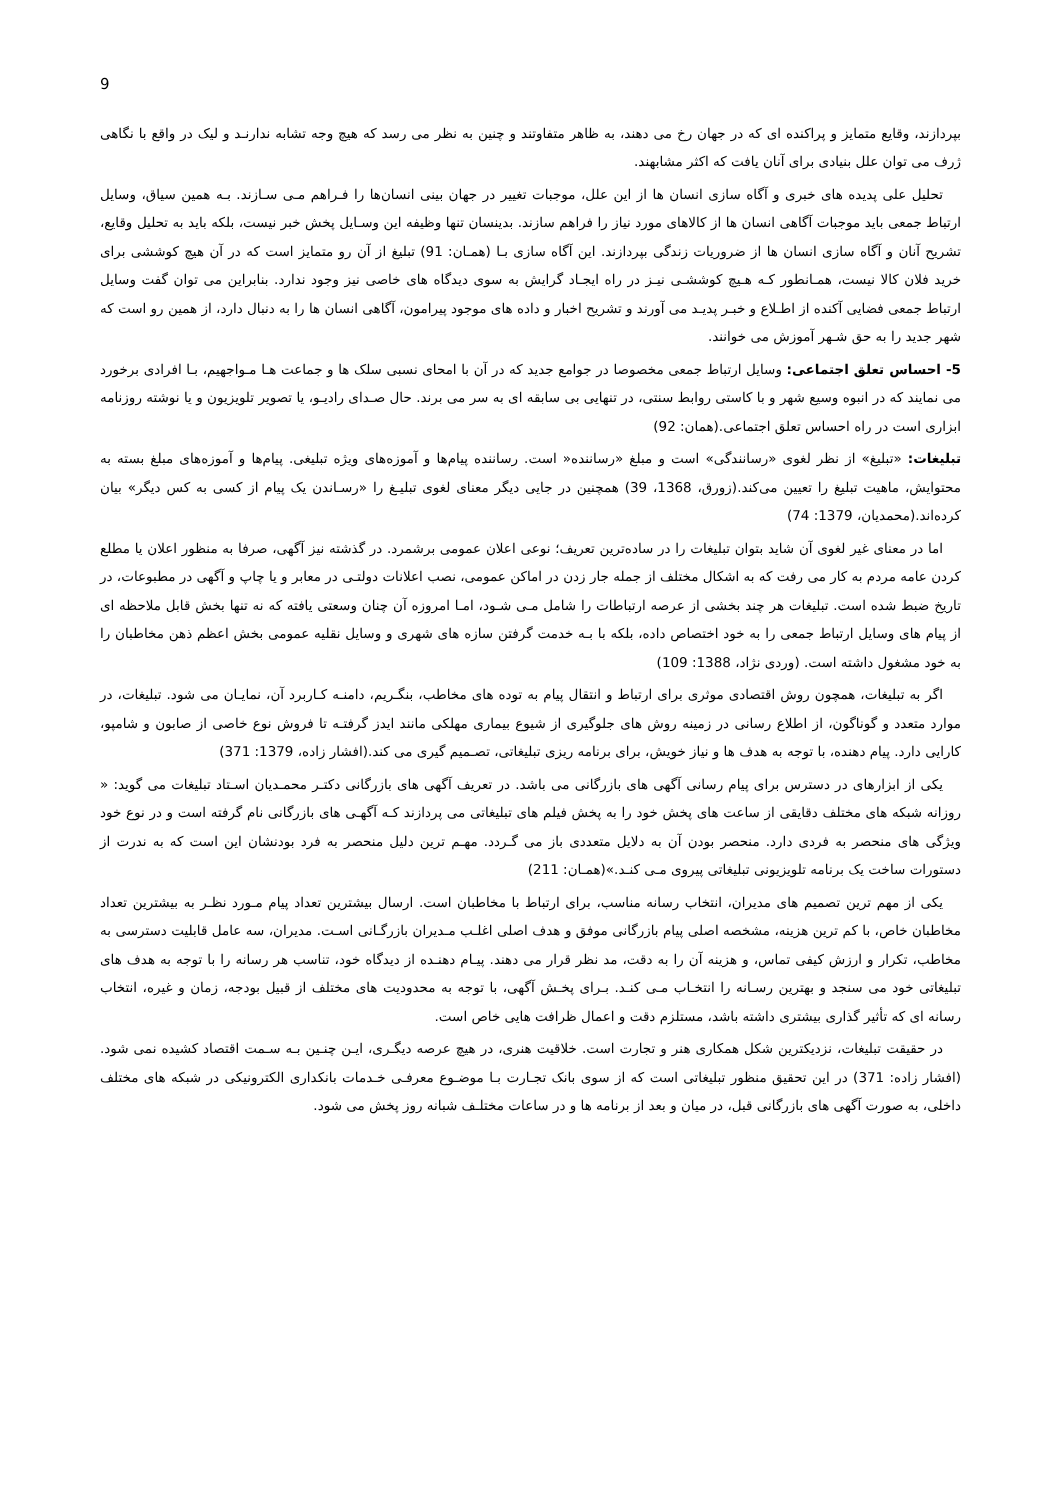9
بپردازند، وقایع متمایز و پراکنده ای که در جهان رخ می دهند، به ظاهر متفاوتند و چنین به نظر می رسد که هیچ وجه تشابه ندارنـد و لیک در واقع با نگاهی ژرف می توان علل بنیادی برای آنان یافت که اکثر مشابهند.
تحلیل علی پدیده های خبری و آگاه سازی انسان ها از این علل، موجبات تغییر در جهان بینی انسان‌ها را فـراهم مـی سـازند. بـه همین سیاق، وسایل ارتباط جمعی باید موجبات آگاهی انسان ها از کالاهای مورد نیاز را فراهم سازند. بدینسان تنها وظیفه این وسـایل پخش خبر نیست، بلکه باید به تحلیل وقایع، تشریح آنان و آگاه سازی انسان ها از ضروریات زندگی بپردازند. این آگاه سازی بـا (همـان: 91) تبلیغ از آن رو متمایز است که در آن هیچ کوششی برای خرید فلان کالا نیست، همـانطور کـه هـیچ کوششـی نیـز در راه ایجـاد گرایش به سوی دیدگاه های خاصی نیز وجود ندارد. بنابراین می توان گفت وسایل ارتباط جمعی فضایی آکنده از اطـلاع و خبـر پدیـد می آورند و تشریح اخبار و داده های موجود پیرامون، آگاهی انسان ها را به دنبال دارد، از همین رو است که شهر جدید را به حق شـهر آموزش می خوانند.
5- احساس تعلق اجتماعی: وسایل ارتباط جمعی مخصوصا در جوامع جدید که در آن با امحای نسبی سلک ها و جماعت هـا مـواجهیم، بـا افرادی برخورد می نمایند که در انبوه وسیع شهر و با کاستی روابط سنتی، در تنهایی بی سابقه ای به سر می برند. حال صـدای رادیـو، یا تصویر تلویزیون و یا نوشته روزنامه ابزاری است در راه احساس تعلق اجتماعی.(همان: 92)
تبلیغات: «تبلیغ» از نظر لغوی «رسانندگی» است و مبلغ «رساننده« است. رساننده پیام‌ها و آموزه‌های ویژه تبلیغی. پیام‌ها و آموزه‌های مبلغ بسته به محتوایش، ماهیت تبلیغ را تعیین می‌کند.(زورق، 1368، 39) همچنین در جایی دیگر معنای لغوی تبلیـغ را «رسـاندن یک پیام از کسی به کس دیگر» بیان کرده‌اند.(محمدیان، 1379: 74)
اما در معنای غیر لغوی آن شاید بتوان تبلیغات را در ساده‌ترین تعریف؛ نوعی اعلان عمومی برشمرد. در گذشته نیز آگهی، صرفا به منظور اعلان یا مطلع کردن عامه مردم به کار می رفت که به اشکال مختلف از جمله جار زدن در اماکن عمومی، نصب اعلانات دولتـی در معابر و یا چاپ و آگهی در مطبوعات، در تاریخ ضبط شده است. تبلیغات هر چند بخشی از عرصه ارتباطات را شامل مـی شـود، امـا امروزه آن چنان وسعتی یافته که نه تنها بخش قابل ملاحظه ای از پیام های وسایل ارتباط جمعی را به خود اختصاص داده، بلکه با بـه خدمت گرفتن سازه های شهری و وسایل نقلیه عمومی بخش اعظم ذهن مخاطبان را به خود مشغول داشته است. (وردی نژاد، 1388: 109)
اگر به تبلیغات، همچون روش اقتصادی موثری برای ارتباط و انتقال پیام به توده های مخاطب، بنگـریم، دامنـه کـاربرد آن، نمایـان می شود. تبلیغات، در موارد متعدد و گوناگون، از اطلاع رسانی در زمینه روش های جلوگیری از شیوع بیماری مهلکی مانند ایدز گرفتـه تا فروش نوع خاصی از صابون و شامپو، کارایی دارد. پیام دهنده، با توجه به هدف ها و نیاز خویش، برای برنامه ریزی تبلیغاتی، تصـمیم گیری می کند.(افشار زاده، 1379: 371)
یکی از ابزارهای در دسترس برای پیام رسانی آگهی های بازرگانی می باشد. در تعریف آگهی های بازرگانی دکتـر محمـدیان اسـتاد تبلیغات می گوید: « روزانه شبکه های مختلف دقایقی از ساعت های پخش خود را به پخش فیلم های تبلیغاتی می پردازند کـه آگهـی های بازرگانی نام گرفته است و در نوع خود ویژگی های منحصر به فردی دارد. منحصر بودن آن به دلایل متعددی باز می گـردد. مهـم ترین دلیل منحصر به فرد بودنشان این است که به ندرت از دستورات ساخت یک برنامه تلویزیونی تبلیغاتی پیروی مـی کنـد.»(همـان: 211)
یکی از مهم ترین تصمیم های مدیران، انتخاب رسانه مناسب، برای ارتباط با مخاطبان است. ارسال بیشترین تعداد پیام مـورد نظـر به بیشترین تعداد مخاطبان خاص، با کم ترین هزینه، مشخصه اصلی پیام بازرگانی موفق و هدف اصلی اغلـب مـدیران بازرگـانی اسـت. مدیران، سه عامل قابلیت دسترسی به مخاطب، تکرار و ارزش کیفی تماس، و هزینه آن را به دقت، مد نظر قرار می دهند. پیـام دهنـده از دیدگاه خود، تناسب هر رسانه را با توجه به هدف های تبلیغاتی خود می سنجد و بهترین رسـانه را انتخـاب مـی کنـد. بـرای پخـش آگهی، با توجه به محدودیت های مختلف از قبیل بودجه، زمان و غیره، انتخاب رسانه ای که تأثیر گذاری بیشتری داشته باشد، مستلزم دقت و اعمال ظرافت هایی خاص است.
در حقیقت تبلیغات، نزدیکترین شکل همکاری هنر و تجارت است. خلاقیت هنری، در هیچ عرصه دیگـری، ایـن چنـین بـه سـمت اقتصاد کشیده نمی شود.(افشار زاده: 371) در این تحقیق منظور تبلیغاتی است که از سوی بانک تجـارت بـا موضـوع معرفـی خـدمات بانکداری الکترونیکی در شبکه های مختلف داخلی، به صورت آگهی های بازرگانی قبل، در میان و بعد از برنامه ها و در ساعات مختلـف شبانه روز پخش می شود.